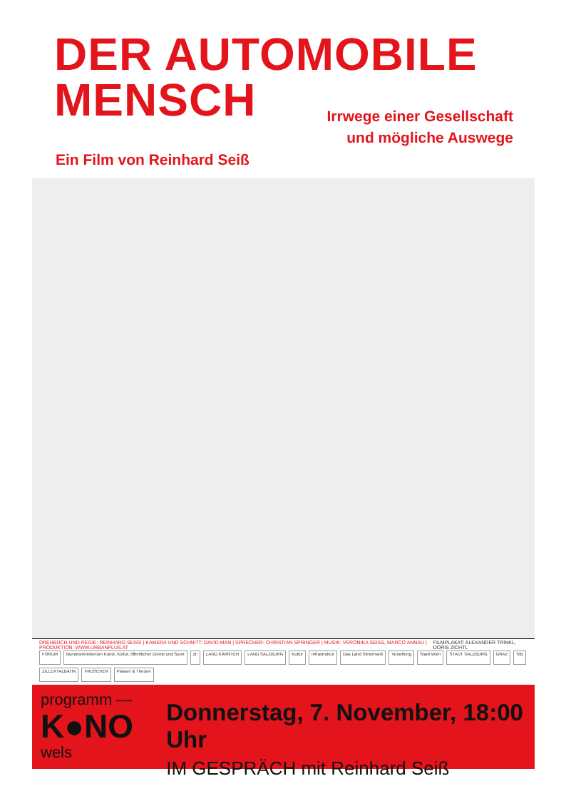DER AUTOMOBILE
MENSCH
Irrwege einer Gesellschaft
und mögliche Auswege
Ein Film von Reinhard Seiß
DREHBUCH UND REGIE: REINHARD SEISS | KAMERA UND SCHNITT: DAVID MAN | SPRECHER: CHRISTIAN SPRINGER | MUSIK: VERONIKA SEISS, MARCO ANNAU | PRODUKTION: WWW.URBANPLUS.AT FILMPLAKAT: ALEXANDER TRINKL, DORIS ZICHTL
FORUM Bundesministerium Kunst, Kultur, öffentlicher Dienst und Sport zt: LAND KÄRNTEN LAND SALZBURG Kultur Infrastruktur Das Land Steiermark Vorarlberg Stadt Wien STADT SALZBURG GRAZ StB ZILLERTALBAHN FRUSCHER Plasser & Theurer
programm —
K●NO
wels
Donnerstag, 7. November, 18:00 Uhr
IM GESPRÄCH mit Reinhard Seiß